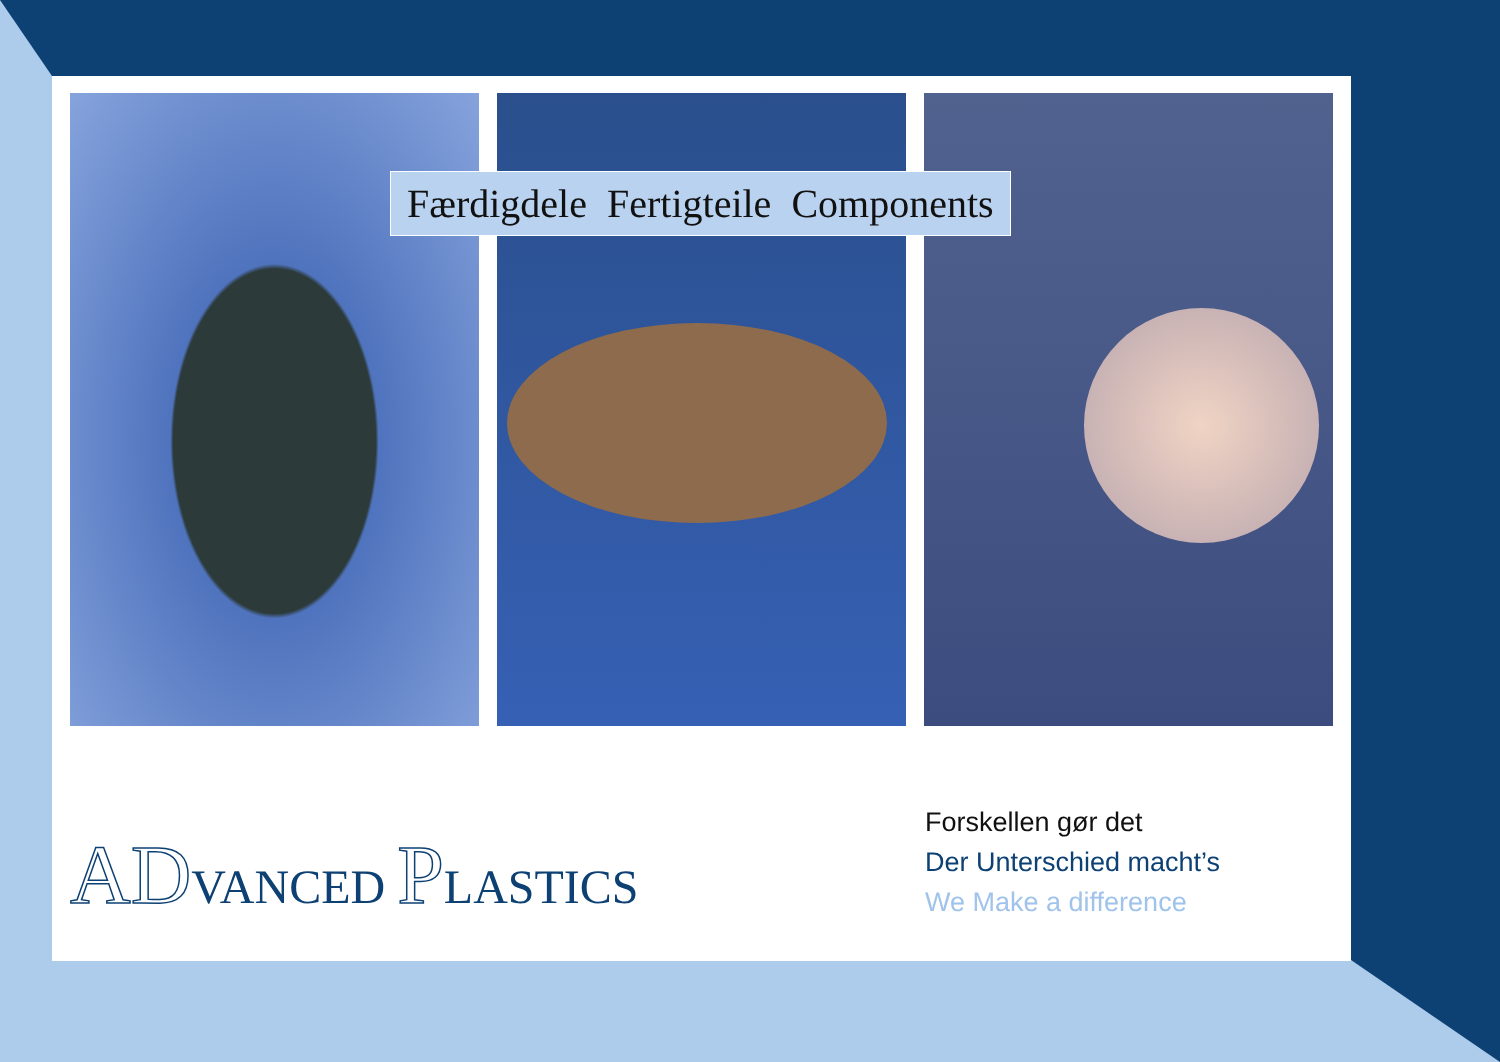Færdigdele Fertigteile Components
ADVANCED PLASTICS
Forskellen gør det
Der Unterschied macht’s
We Make a difference